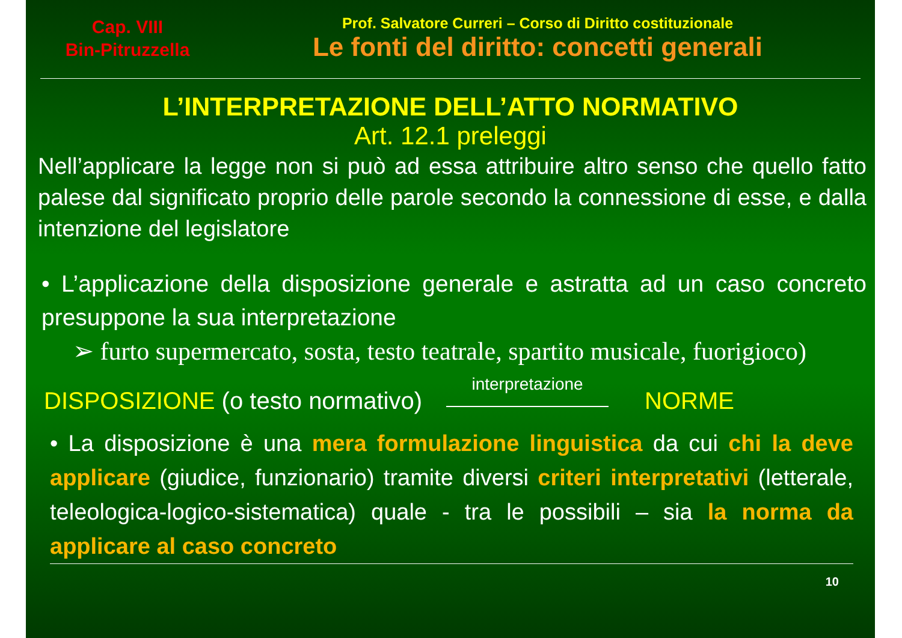Cap. VIII
Bin-Pitruzzella
Prof. Salvatore Curreri – Corso di Diritto costituzionale
Le fonti del diritto: concetti generali
L’INTERPRETAZIONE DELL’ATTO NORMATIVO
Art. 12.1 preleggi
Nell’applicare la legge non si può ad essa attribuire altro senso che quello fatto palese dal significato proprio delle parole secondo la connessione di esse, e dalla intenzione del legislatore
• L’applicazione della disposizione generale e astratta ad un caso concreto presuppone la sua interpretazione
➢ furto supermercato, sosta, testo teatrale, spartito musicale, fuorigioco)
DISPOSIZIONE (o testo normativo) interpretazione NORME
• La disposizione è una mera formulazione linguistica da cui chi la deve applicare (giudice, funzionario) tramite diversi criteri interpretativi (letterale, teleologica-logico-sistematica) quale - tra le possibili – sia la norma da applicare al caso concreto
10